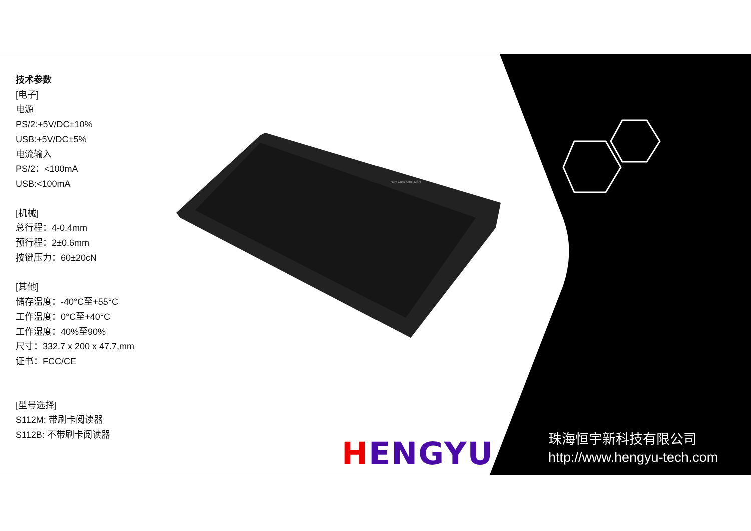技术参数
[电子]
电源
PS/2:+5V/DC±10%
USB:+5V/DC±5%
电流输入
PS/2：<100mA
USB:<100mA
[机械]
总行程：4-0.4mm
预行程：2±0.6mm
按键压力：60±20cN
[其他]
储存温度：-40°C至+55°C
工作温度：0°C至+40°C
工作湿度：40%至90%
尺寸：332.7 x 200 x 47.7,mm
证书：FCC/CE
[型号选择]
S112M: 带刷卡阅读器
S112B: 不带刷卡阅读器
Num Caps Scroll MSR
HENGYU
珠海恒宇新科技有限公司
http://www.hengyu-tech.com